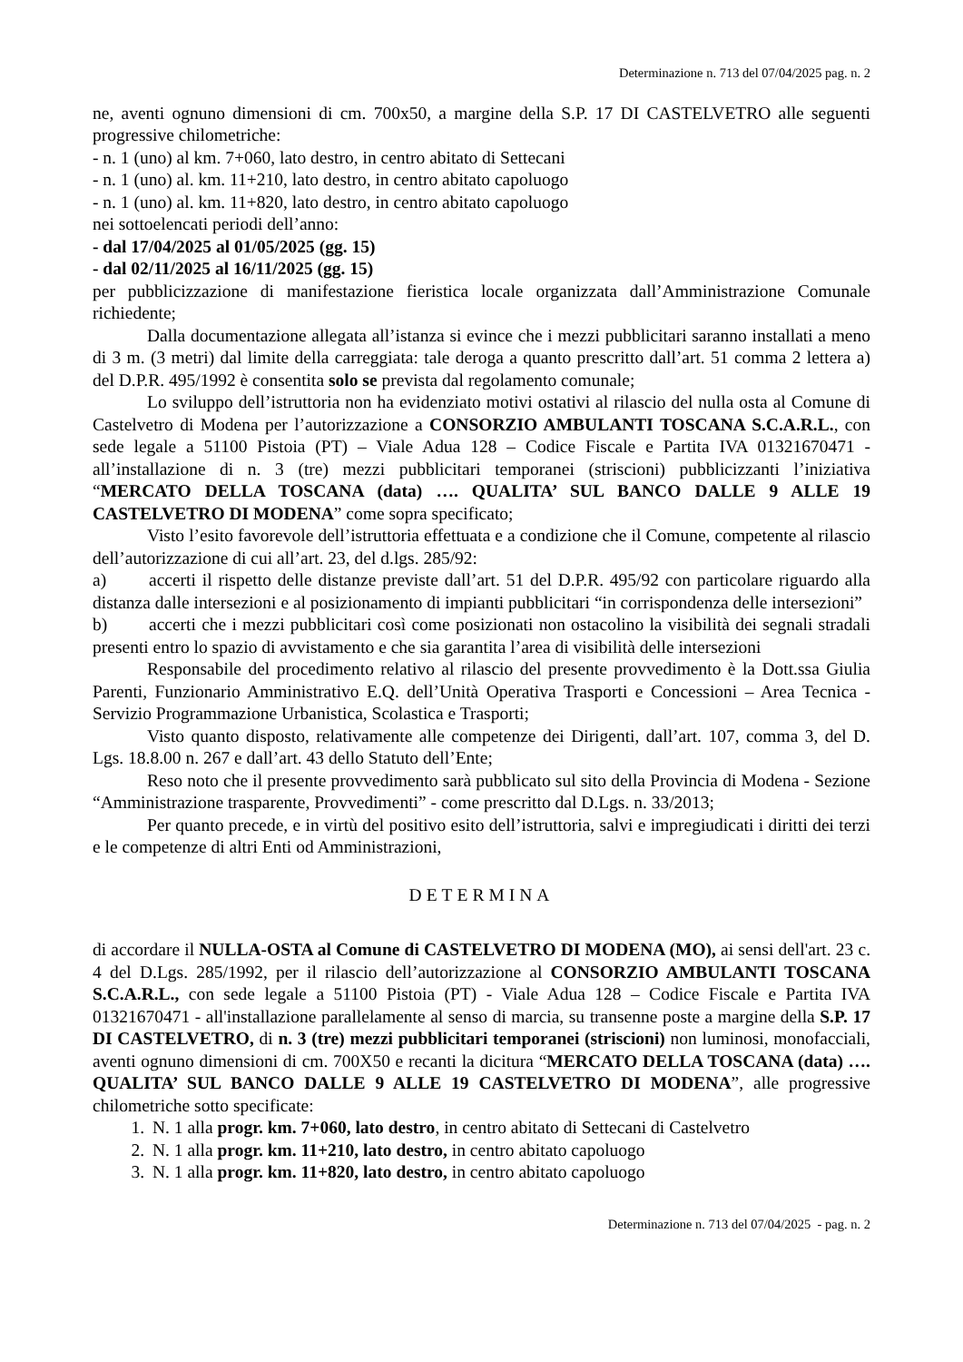Determinazione n. 713 del 07/04/2025 pag. n. 2
ne, aventi ognuno dimensioni di cm. 700x50, a margine della S.P. 17 DI CASTELVETRO alle seguenti progressive chilometriche:
- n. 1 (uno) al km. 7+060, lato destro, in centro abitato di Settecani
- n. 1 (uno) al. km. 11+210, lato destro, in centro abitato capoluogo
- n. 1 (uno) al. km. 11+820, lato destro, in centro abitato capoluogo
nei sottoelencati periodi dell’anno:
- dal 17/04/2025 al 01/05/2025 (gg. 15)
- dal 02/11/2025 al 16/11/2025 (gg. 15)
per pubblicizzazione di manifestazione fieristica locale organizzata dall’Amministrazione Comunale richiedente;
Dalla documentazione allegata all’istanza si evince che i mezzi pubblicitari saranno installati a meno di 3 m. (3 metri) dal limite della carreggiata: tale deroga a quanto prescritto dall’art. 51 comma 2 lettera a) del D.P.R. 495/1992 è consentita solo se prevista dal regolamento comunale;
Lo sviluppo dell’istruttoria non ha evidenziato motivi ostativi al rilascio del nulla osta al Comune di Castelvetro di Modena per l’autorizzazione a CONSORZIO AMBULANTI TOSCANA S.C.A.R.L., con sede legale a 51100 Pistoia (PT) – Viale Adua 128 – Codice Fiscale e Partita IVA 01321670471 - all’installazione di n. 3 (tre) mezzi pubblicitari temporanei (striscioni) pubblicizzanti l’iniziativa “MERCATO DELLA TOSCANA (data) …. QUALITA’ SUL BANCO DALLE 9 ALLE 19 CASTELVETRO DI MODENA” come sopra specificato;
Visto l’esito favorevole dell’istruttoria effettuata e a condizione che il Comune, competente al rilascio dell’autorizzazione di cui all’art. 23, del d.lgs. 285/92:
a) accerti il rispetto delle distanze previste dall’art. 51 del D.P.R. 495/92 con particolare riguardo alla distanza dalle intersezioni e al posizionamento di impianti pubblicitari “in corrispondenza delle intersezioni”
b) accerti che i mezzi pubblicitari così come posizionati non ostacolino la visibilità dei segnali stradali presenti entro lo spazio di avvistamento e che sia garantita l’area di visibilità delle intersezioni
Responsabile del procedimento relativo al rilascio del presente provvedimento è la Dott.ssa Giulia Parenti, Funzionario Amministrativo E.Q. dell’Unità Operativa Trasporti e Concessioni – Area Tecnica - Servizio Programmazione Urbanistica, Scolastica e Trasporti;
Visto quanto disposto, relativamente alle competenze dei Dirigenti, dall’art. 107, comma 3, del D. Lgs. 18.8.00 n. 267 e dall’art. 43 dello Statuto dell’Ente;
Reso noto che il presente provvedimento sarà pubblicato sul sito della Provincia di Modena - Sezione “Amministrazione trasparente, Provvedimenti” - come prescritto dal D.Lgs. n. 33/2013;
Per quanto precede, e in virtù del positivo esito dell’istruttoria, salvi e impregiudicati i diritti dei terzi e le competenze di altri Enti od Amministrazioni,
DETERMINA
di accordare il NULLA-OSTA al Comune di CASTELVETRO DI MODENA (MO), ai sensi dell'art. 23 c. 4 del D.Lgs. 285/1992, per il rilascio dell’autorizzazione al CONSORZIO AMBULANTI TOSCANA S.C.A.R.L., con sede legale a 51100 Pistoia (PT) - Viale Adua 128 – Codice Fiscale e Partita IVA 01321670471 - all'installazione parallelamente al senso di marcia, su transenne poste a margine della S.P. 17 DI CASTELVETRO, di n. 3 (tre) mezzi pubblicitari temporanei (striscioni) non luminosi, monofacciali, aventi ognuno dimensioni di cm. 700X50 e recanti la dicitura “MERCATO DELLA TOSCANA (data) …. QUALITA’ SUL BANCO DALLE 9 ALLE 19 CASTELVETRO DI MODENA”, alle progressive chilometriche sotto specificate:
1. N. 1 alla progr. km. 7+060, lato destro, in centro abitato di Settecani di Castelvetro
2. N. 1 alla progr. km. 11+210, lato destro, in centro abitato capoluogo
3. N. 1 alla progr. km. 11+820, lato destro, in centro abitato capoluogo
Determinazione n. 713 del 07/04/2025 - pag. n. 2